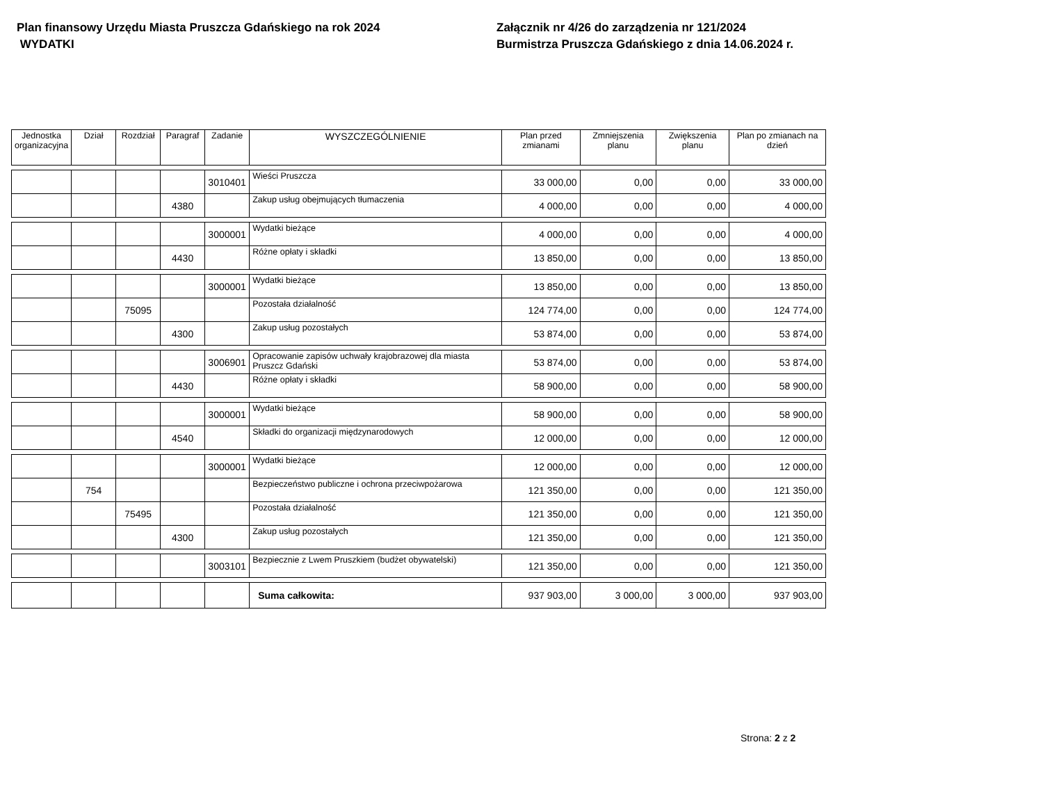Plan finansowy Urzędu Miasta Pruszcza Gdańskiego na rok 2024
WYDATKI
Załącznik nr 4/26 do zarządzenia nr 121/2024
Burmistrza Pruszcza Gdańskiego z dnia 14.06.2024 r.
| Jednostka organizacyjna | Dział | Rozdział | Paragraf | Zadanie | WYSZCZEGÓLNIENIE | Plan przed zmianami | Zmniejszenia planu | Zwiększenia planu | Plan po zmianach na dzień |
| --- | --- | --- | --- | --- | --- | --- | --- | --- | --- |
| | | | | 3010401 | Wieści Pruszcza | 33 000,00 | 0,00 | 0,00 | 33 000,00 |
| | | | 4380 | | Zakup usług obejmujących tłumaczenia | 4 000,00 | 0,00 | 0,00 | 4 000,00 |
| | | | | 3000001 | Wydatki bieżące | 4 000,00 | 0,00 | 0,00 | 4 000,00 |
| | | | 4430 | | Różne opłaty i składki | 13 850,00 | 0,00 | 0,00 | 13 850,00 |
| | | | | 3000001 | Wydatki bieżące | 13 850,00 | 0,00 | 0,00 | 13 850,00 |
| | | 75095 | | | Pozostała działalność | 124 774,00 | 0,00 | 0,00 | 124 774,00 |
| | | | 4300 | | Zakup usług pozostałych | 53 874,00 | 0,00 | 0,00 | 53 874,00 |
| | | | | 3006901 | Opracowanie zapisów uchwały krajobrazowej dla miasta Pruszcz Gdański | 53 874,00 | 0,00 | 0,00 | 53 874,00 |
| | | | 4430 | | Różne opłaty i składki | 58 900,00 | 0,00 | 0,00 | 58 900,00 |
| | | | | 3000001 | Wydatki bieżące | 58 900,00 | 0,00 | 0,00 | 58 900,00 |
| | | | 4540 | | Składki do organizacji międzynarodowych | 12 000,00 | 0,00 | 0,00 | 12 000,00 |
| | | | | 3000001 | Wydatki bieżące | 12 000,00 | 0,00 | 0,00 | 12 000,00 |
| | 754 | | | | Bezpieczeństwo publiczne i ochrona przeciwpożarowa | 121 350,00 | 0,00 | 0,00 | 121 350,00 |
| | | 75495 | | | Pozostała działalność | 121 350,00 | 0,00 | 0,00 | 121 350,00 |
| | | | 4300 | | Zakup usług pozostałych | 121 350,00 | 0,00 | 0,00 | 121 350,00 |
| | | | | 3003101 | Bezpiecznie z Lwem Pruszkiem (budżet obywatelski) | 121 350,00 | 0,00 | 0,00 | 121 350,00 |
| | | | | | Suma całkowita: | 937 903,00 | 3 000,00 | 3 000,00 | 937 903,00 |
Strona: 2 z 2